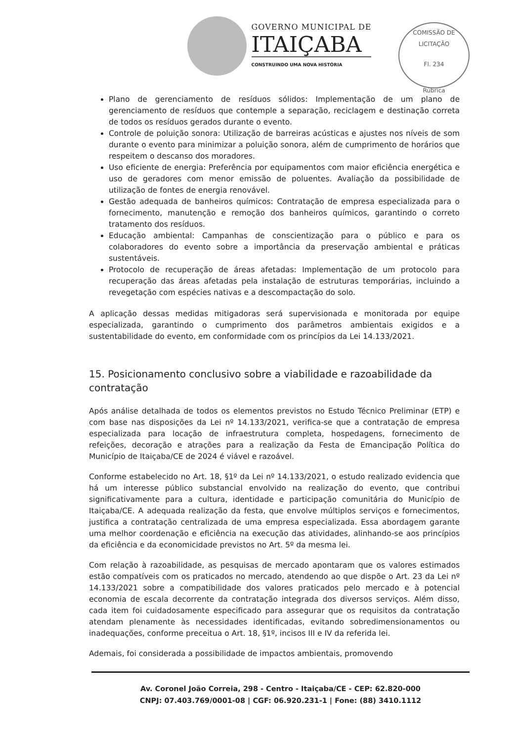GOVERNO MUNICIPAL DE
ITAIÇABA
CONSTRUINDO UMA NOVA HISTÓRIA
COMISSÃO DE LICITAÇÃO
Fl. 234
Rúbrica
Plano de gerenciamento de resíduos sólidos: Implementação de um plano de gerenciamento de resíduos que contemple a separação, reciclagem e destinação correta de todos os resíduos gerados durante o evento.
Controle de poluição sonora: Utilização de barreiras acústicas e ajustes nos níveis de som durante o evento para minimizar a poluição sonora, além de cumprimento de horários que respeitem o descanso dos moradores.
Uso eficiente de energia: Preferência por equipamentos com maior eficiência energética e uso de geradores com menor emissão de poluentes. Avaliação da possibilidade de utilização de fontes de energia renovável.
Gestão adequada de banheiros químicos: Contratação de empresa especializada para o fornecimento, manutenção e remoção dos banheiros químicos, garantindo o correto tratamento dos resíduos.
Educação ambiental: Campanhas de conscientização para o público e para os colaboradores do evento sobre a importância da preservação ambiental e práticas sustentáveis.
Protocolo de recuperação de áreas afetadas: Implementação de um protocolo para recuperação das áreas afetadas pela instalação de estruturas temporárias, incluindo a revegetação com espécies nativas e a descompactação do solo.
A aplicação dessas medidas mitigadoras será supervisionada e monitorada por equipe especializada, garantindo o cumprimento dos parâmetros ambientais exigidos e a sustentabilidade do evento, em conformidade com os princípios da Lei 14.133/2021.
15. Posicionamento conclusivo sobre a viabilidade e razoabilidade da contratação
Após análise detalhada de todos os elementos previstos no Estudo Técnico Preliminar (ETP) e com base nas disposições da Lei nº 14.133/2021, verifica-se que a contratação de empresa especializada para locação de infraestrutura completa, hospedagens, fornecimento de refeições, decoração e atrações para a realização da Festa de Emancipação Política do Município de Itaiçaba/CE de 2024 é viável e razoável.
Conforme estabelecido no Art. 18, §1º da Lei nº 14.133/2021, o estudo realizado evidencia que há um interesse público substancial envolvido na realização do evento, que contribui significativamente para a cultura, identidade e participação comunitária do Município de Itaiçaba/CE. A adequada realização da festa, que envolve múltiplos serviços e fornecimentos, justifica a contratação centralizada de uma empresa especializada. Essa abordagem garante uma melhor coordenação e eficiência na execução das atividades, alinhando-se aos princípios da eficiência e da economicidade previstos no Art. 5º da mesma lei.
Com relação à razoabilidade, as pesquisas de mercado apontaram que os valores estimados estão compatíveis com os praticados no mercado, atendendo ao que dispõe o Art. 23 da Lei nº 14.133/2021 sobre a compatibilidade dos valores praticados pelo mercado e à potencial economia de escala decorrente da contratação integrada dos diversos serviços. Além disso, cada item foi cuidadosamente especificado para assegurar que os requisitos da contratação atendam plenamente às necessidades identificadas, evitando sobredimensionamentos ou inadequações, conforme preceitua o Art. 18, §1º, incisos III e IV da referida lei.
Ademais, foi considerada a possibilidade de impactos ambientais, promovendo
Av. Coronel João Correia, 298 - Centro - Itaiçaba/CE - CEP: 62.820-000
CNPJ: 07.403.769/0001-08 | CGF: 06.920.231-1 | Fone: (88) 3410.1112